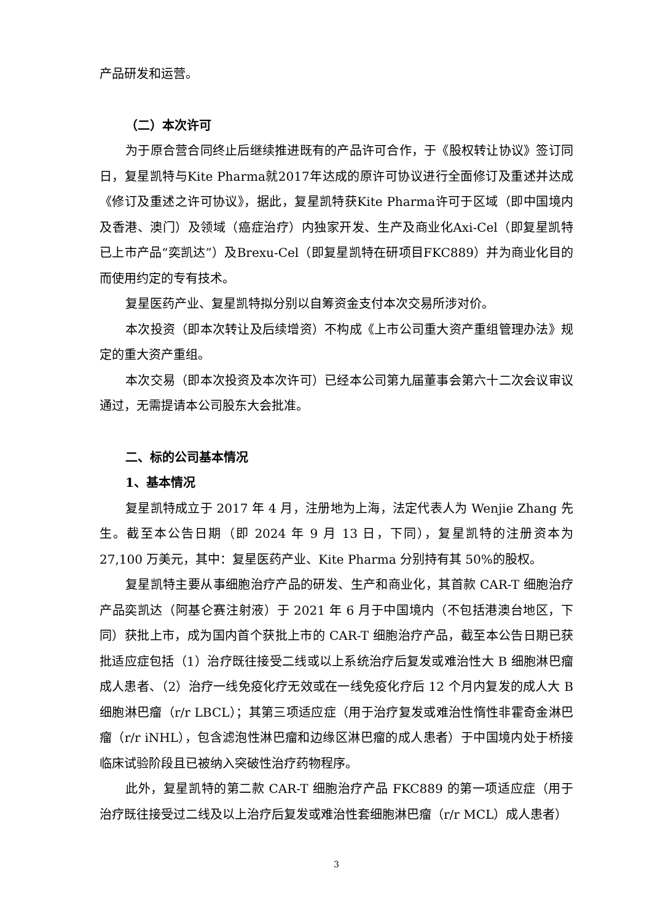产品研发和运营。
（二）本次许可
为于原合营合同终止后继续推进既有的产品许可合作，于《股权转让协议》签订同日，复星凯特与Kite Pharma就2017年达成的原许可协议进行全面修订及重述并达成《修订及重述之许可协议》，据此，复星凯特获Kite Pharma许可于区域（即中国境内及香港、澳门）及领域（癌症治疗）内独家开发、生产及商业化Axi-Cel（即复星凯特已上市产品“奕凯达”）及Brexu-Cel（即复星凯特在研项目FKC889）并为商业化目的而使用约定的专有技术。
复星医药产业、复星凯特拟分别以自筹资金支付本次交易所涉对价。
本次投资（即本次转让及后续增资）不构成《上市公司重大资产重组管理办法》规定的重大资产重组。
本次交易（即本次投资及本次许可）已经本公司第九届董事会第六十二次会议审议通过，无需提请本公司股东大会批准。
二、标的公司基本情况
1、基本情况
复星凯特成立于 2017 年 4 月，注册地为上海，法定代表人为 Wenjie Zhang 先生。截至本公告日期（即 2024 年 9 月 13 日，下同），复星凯特的注册资本为 27,100 万美元，其中：复星医药产业、Kite Pharma 分别持有其 50%的股权。
复星凯特主要从事细胞治疗产品的研发、生产和商业化，其首款 CAR-T 细胞治疗产品奕凯达（阿基仑赛注射液）于 2021 年 6 月于中国境内（不包括港澳台地区，下同）获批上市，成为国内首个获批上市的 CAR-T 细胞治疗产品，截至本公告日期已获批适应症包括（1）治疗既往接受二线或以上系统治疗后复发或难治性大 B 细胞淋巴瘤成人患者、（2）治疗一线免疫化疗无效或在一线免疫化疗后 12 个月内复发的成人大 B 细胞淋巴瘤（r/r LBCL）；其第三项适应症（用于治疗复发或难治性惰性非霍奇金淋巴瘤（r/r iNHL），包含滤泡性淋巴瘤和边缘区淋巴瘤的成人患者）于中国境内处于桥接临床试验阶段且已被纳入突破性治疗药物程序。
此外，复星凯特的第二款 CAR-T 细胞治疗产品 FKC889 的第一项适应症（用于治疗既往接受过二线及以上治疗后复发或难治性套细胞淋巴瘤（r/r MCL）成人患者）
3